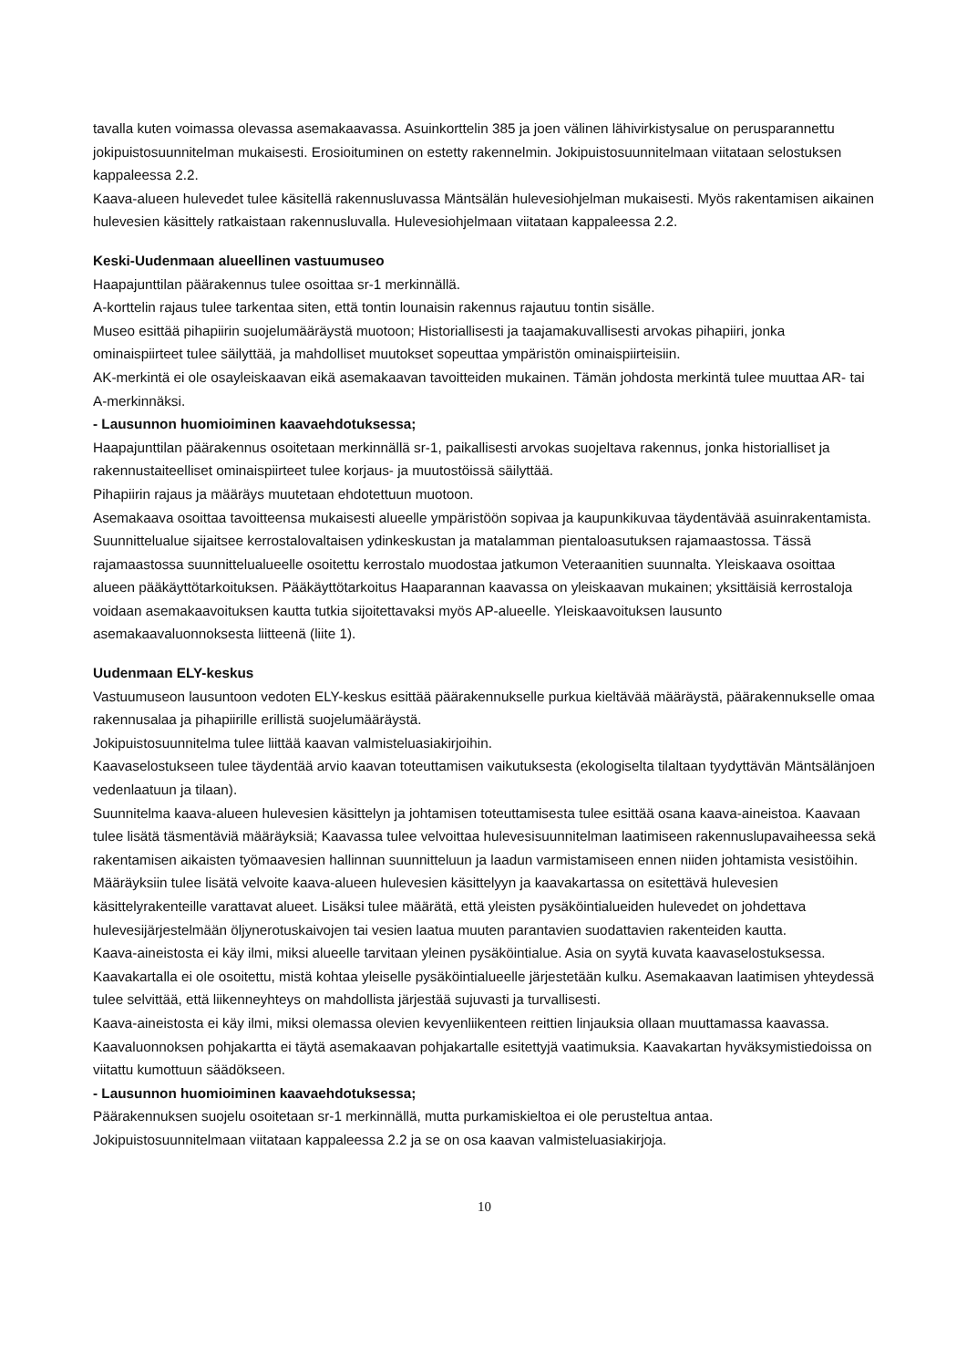tavalla kuten voimassa olevassa asemakaavassa. Asuinkorttelin 385 ja joen välinen lähivirkistysalue on perusparannettu jokipuistosuunnitelman mukaisesti. Erosioituminen on estetty rakennelmin. Jokipuistosuunnitelmaan viitataan selostuksen kappaleessa 2.2.
Kaava-alueen hulevedet tulee käsitellä rakennusluvassa Mäntsälän hulevesiohjelman mukaisesti. Myös rakentamisen aikainen hulevesien käsittely ratkaistaan rakennusluvalla. Hulevesiohjelmaan viitataan kappaleessa 2.2.
Keski-Uudenmaan alueellinen vastuumuseo
Haapajunttilan päärakennus tulee osoittaa sr-1 merkinnällä.
A-korttelin rajaus tulee tarkentaa siten, että tontin lounaisin rakennus rajautuu tontin sisälle.
Museo esittää pihapiirin suojelumääräystä muotoon; Historiallisesti ja taajamakuvallisesti arvokas pihapiiri, jonka ominaispiirteet tulee säilyttää, ja mahdolliset muutokset sopeuttaa ympäristön ominaispiirteisiin.
AK-merkintä ei ole osayleiskaavan eikä asemakaavan tavoitteiden mukainen. Tämän johdosta merkintä tulee muuttaa AR- tai A-merkinnäksi.
- Lausunnon huomioiminen kaavaehdotuksessa;
Haapajunttilan päärakennus osoitetaan merkinnällä sr-1, paikallisesti arvokas suojeltava rakennus, jonka historialliset ja rakennustaiteelliset ominaispiirteet tulee korjaus- ja muutostöissä säilyttää.
Pihapiirin rajaus ja määräys muutetaan ehdotettuun muotoon.
Asemakaava osoittaa tavoitteensa mukaisesti alueelle ympäristöön sopivaa ja kaupunkikuvaa täydentävää asuinrakentamista. Suunnittelualue sijaitsee kerrostalovaltaisen ydinkeskustan ja matalamman pientaloasutuksen rajamaastossa. Tässä rajamaastossa suunnittelualueelle osoitettu kerrostalo muodostaa jatkumon Veteraanitien suunnalta. Yleiskaava osoittaa alueen pääkäyttötarkoituksen. Pääkäyttötarkoitus Haaparannan kaavassa on yleiskaavan mukainen; yksittäisiä kerrostaloja voidaan asemakaavoituksen kautta tutkia sijoitettavaksi myös AP-alueelle. Yleiskaavoituksen lausunto asemakaavaluonnoksesta liitteenä (liite 1).
Uudenmaan ELY-keskus
Vastuumuseon lausuntoon vedoten ELY-keskus esittää päärakennukselle purkua kieltävää määräystä, päärakennukselle omaa rakennusalaa ja pihapiirille erillistä suojelumääräystä.
Jokipuistosuunnitelma tulee liittää kaavan valmisteluasiakirjoihin.
Kaavaselostukseen tulee täydentää arvio kaavan toteuttamisen vaikutuksesta (ekologiselta tilaltaan tyydyttävän Mäntsälänjoen vedenlaatuun ja tilaan).
Suunnitelma kaava-alueen hulevesien käsittelyn ja johtamisen toteuttamisesta tulee esittää osana kaava-aineistoa. Kaavaan tulee lisätä täsmentäviä määräyksiä; Kaavassa tulee velvoittaa hulevesisuunnitelman laatimiseen rakennuslupavaiheessa sekä rakentamisen aikaisten työmaavesien hallinnan suunnitteluun ja laadun varmistamiseen ennen niiden johtamista vesistöihin. Määräyksiin tulee lisätä velvoite kaava-alueen hulevesien käsittelyyn ja kaavakartassa on esitettävä hulevesien käsittelyrakenteille varattavat alueet. Lisäksi tulee määrätä, että yleisten pysäköintialueiden hulevedet on johdettava hulevesijärjestelmään öljynerotuskaivojen tai vesien laatua muuten parantavien suodattavien rakenteiden kautta.
Kaava-aineistosta ei käy ilmi, miksi alueelle tarvitaan yleinen pysäköintialue. Asia on syytä kuvata kaavaselostuksessa. Kaavakartalla ei ole osoitettu, mistä kohtaa yleiselle pysäköintialueelle järjestetään kulku. Asemakaavan laatimisen yhteydessä tulee selvittää, että liikenneyhteys on mahdollista järjestää sujuvasti ja turvallisesti.
Kaava-aineistosta ei käy ilmi, miksi olemassa olevien kevyenliikenteen reittien linjauksia ollaan muuttamassa kaavassa.
Kaavaluonnoksen pohjakartta ei täytä asemakaavan pohjakartalle esitettyjä vaatimuksia. Kaavakartan hyväksymistiedoissa on viitattu kumottuun säädökseen.
- Lausunnon huomioiminen kaavaehdotuksessa;
Päärakennuksen suojelu osoitetaan sr-1 merkinnällä, mutta purkamiskieltoa ei ole perusteltua antaa.
Jokipuistosuunnitelmaan viitataan kappaleessa 2.2 ja se on osa kaavan valmisteluasiakirjoja.
10